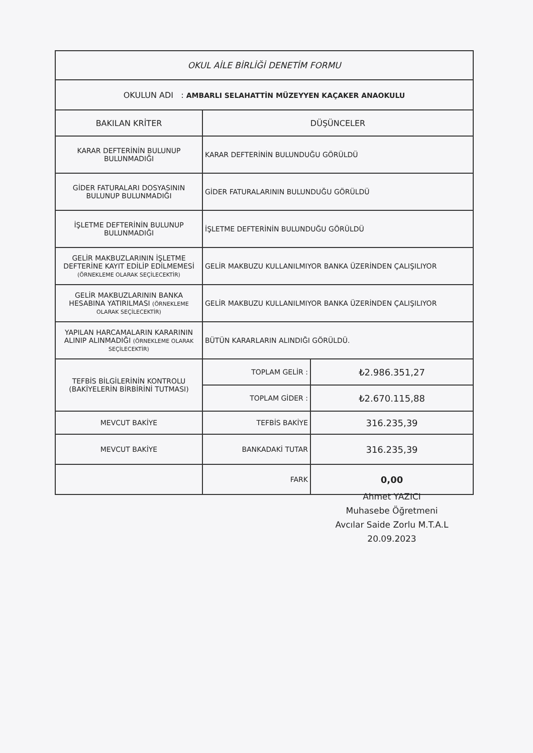| OKUL AİLE BİRLİĞİ DENETİM FORMU | | |
| --- | --- | --- |
| OKULUN ADI : AMBARLI SELAHATTİN MÜZEYYEN KAÇAKER ANAOKULU | | |
| BAKILAN KRİTER | DÜŞÜNCELER | |
| KARAR DEFTERİNİN BULUNUP BULUNMADIĞI | KARAR DEFTERİNİN BULUNDUĞU GÖRÜLDÜ | |
| GİDER FATURALARI DOSYASININ BULUNUP BULUNMADIĞI | GİDER FATURALARININ BULUNDUĞU GÖRÜLDÜ | |
| İŞLETME DEFTERİNİN BULUNUP BULUNMADIĞI | İŞLETME DEFTERİNİN BULUNDUĞU GÖRÜLDÜ | |
| GELİR MAKBUZLARININ İŞLETME DEFTERİNE KAYIT EDİLİP EDİLMEMESİ (ÖRNEKLEME OLARAK SEÇİLECEKTİR) | GELİR MAKBUZU KULLANILMIYOR BANKA ÜZERİNDEN ÇALIŞILIYOR | |
| GELİR MAKBUZLARININ BANKA HESABINA YATIRILMASI (ÖRNEKLEME OLARAK SEÇİLECEKTİR) | GELİR MAKBUZU KULLANILMIYOR BANKA ÜZERİNDEN ÇALIŞILIYOR | |
| YAPILAN HARCAMALARIN KARARININ ALINIP ALINMADIĞI (ÖRNEKLEME OLARAK SEÇİLECEKTİR) | BÜTÜN KARARLARIN ALINDIĞI GÖRÜLDÜ. | |
| TEFBİS BİLGİLERİNİN KONTROLU (BAKİYELERİN BİRBİRİNİ TUTMASI) | TOPLAM GELİR : | ₺2.986.351,27 |
| | TOPLAM GİDER : | ₺2.670.115,88 |
| MEVCUT BAKİYE | TEFBİS BAKİYE | 316.235,39 |
| MEVCUT BAKİYE | BANKADAKİ TUTAR | 316.235,39 |
| | FARK | 0,00 |
Ahmet YAZICI
Muhasebe Öğretmeni
Avcılar Saide Zorlu M.T.A.L
20.09.2023